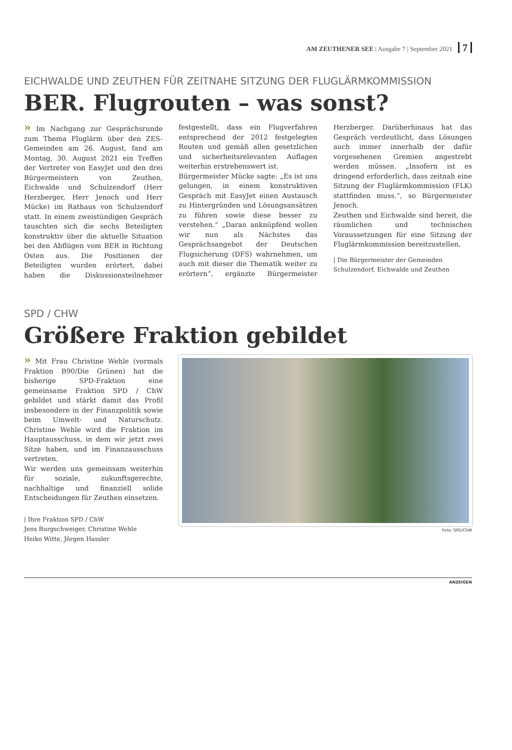AM ZEUTHENER SEE | Ausgabe 7 | September 2021 7
EICHWALDE UND ZEUTHEN FÜR ZEITNAHE SITZUNG DER FLUGLÄRMKOMMISSION
BER. Flugrouten – was sonst?
» Im Nachgang zur Gesprächsrunde zum Thema Fluglärm über den ZES-Gemeinden am 26. August, fand am Montag, 30. August 2021 ein Treffen der Vertreter von EasyJet und den drei Bürgermeistern von Zeuthen, Eichwalde und Schulzendorf (Herr Herzberger, Herr Jenoch und Herr Mücke) im Rathaus von Schulzendorf statt. In einem zweistündigen Gespräch tauschten sich die sechs Beteiligten konstruktiv über die aktuelle Situation bei den Abflügen vom BER in Richtung Osten aus. Die Positionen der Beteiligten wurden erörtert, dabei haben die Diskussionsteilnehmer festgestellt, dass ein Flugverfahren entsprechend der 2012 festgelegten Routen und gemäß allen gesetzlichen und sicherheitsrelevanten Auflagen weiterhin erstrebenswert ist.
Bürgermeister Mücke sagte: „Es ist uns gelungen, in einem konstruktiven Gespräch mit EasyJet einen Austausch zu Hintergründen und Lösungsansätzen zu führen sowie diese besser zu verstehen.“ „Daran anknüpfend wollen wir nun als Nächstes das Gesprächsangebot der Deutschen Flugsicherung (DFS) wahrnehmen, um auch mit dieser die Thematik weiter zu erörtern“, ergänzte Bürgermeister Herzberger. Darüberhinaus hat das Gespräch verdeutlicht, dass Lösungen auch immer innerhalb der dafür vorgesehenen Gremien angestrebt werden müssen. „Insofern ist es dringend erforderlich, dass zeitnah eine Sitzung der Fluglärmkommission (FLK) stattfinden muss.“, so Bürgermeister Jenoch.
Zeuthen und Eichwalde sind bereit, die räumlichen und technischen Voraussetzungen für eine Sitzung der Fluglärmkommission bereitzustellen.
| Die Bürgermeister der Gemeinden
Schulzendorf, Eichwalde und Zeuthen
SPD / CHW
Größere Fraktion gebildet
» Mit Frau Christine Wehle (vormals Fraktion B90/Die Grünen) hat die bisherige SPD-Fraktion eine gemeinsame Fraktion SPD / ChW gebildet und stärkt damit das Profil insbesondere in der Finanzpolitik sowie beim Umwelt- und Naturschutz. Christine Wehle wird die Fraktion im Hauptausschuss, in dem wir jetzt zwei Sitze haben, und im Finanzausschuss vertreten.
Wir werden uns gemeinsam weiterhin für soziale, zukunftsgerechte, nachhaltige und finanziell solide Entscheidungen für Zeuthen einsetzen.
| Ihre Fraktion SPD / ChW
Jens Burgschweiger, Christine Wehle
Heiko Witte, Jörgen Hassler
Foto: SPD/ChW
ANZEIGEN